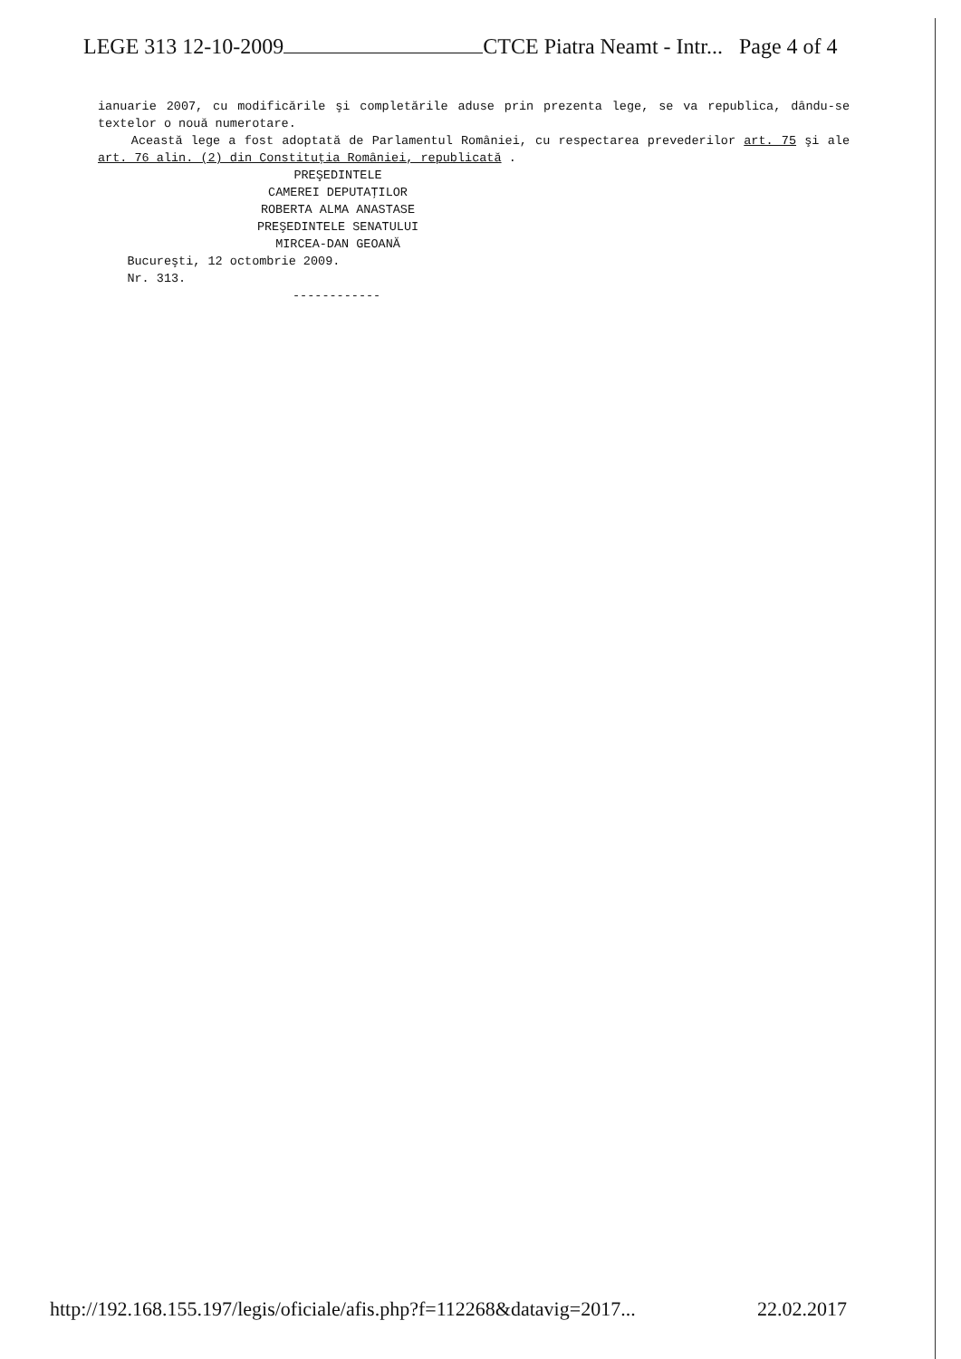LEGE 313 12-10-2009 CTCE Piatra Neamt - Intr... Page 4 of 4
ianuarie 2007, cu modificările şi completările aduse prin prezenta lege, se va republica, dându-se textelor o nouă numerotare.
Această lege a fost adoptată de Parlamentul României, cu respectarea prevederilor art. 75 şi ale art. 76 alin. (2) din Constituţia României, republicată .
PREŞEDINTELE
CAMEREI DEPUTAŢILOR
ROBERTA ALMA ANASTASE
PREŞEDINTELE SENATULUI
MIRCEA-DAN GEOANĂ
Bucureşti, 12 octombrie 2009.
Nr. 313.
------------
http://192.168.155.197/legis/oficiale/afis.php?f=112268&datavig=2017... 22.02.2017